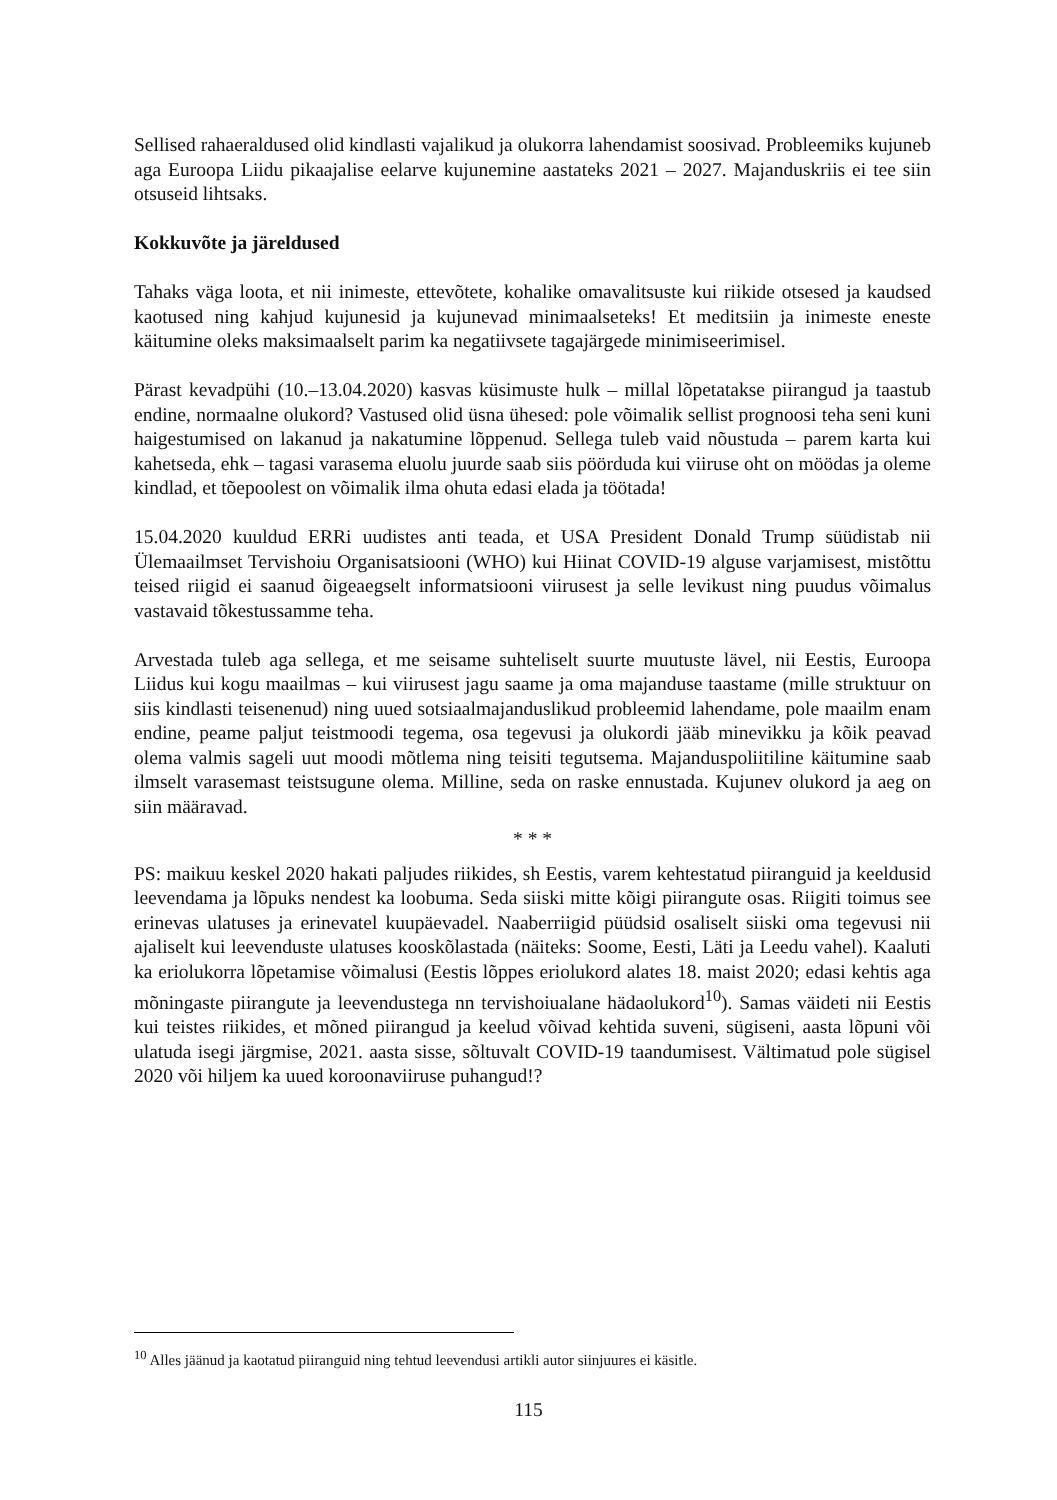Sellised rahaeraldused olid kindlasti vajalikud ja olukorra lahendamist soosivad. Probleemiks kujuneb aga Euroopa Liidu pikaajalise eelarve kujunemine aastateks 2021 – 2027. Majanduskriis ei tee siin otsuseid lihtsaks.
Kokkuvõte ja järeldused
Tahaks väga loota, et nii inimeste, ettevõtete, kohalike omavalitsuste kui riikide otsesed ja kaudsed kaotused ning kahjud kujunesid ja kujunevad minimaalseteks! Et meditsiin ja inimeste eneste käitumine oleks maksimaalselt parim ka negatiivsete tagajärgede minimiseerimisel.
Pärast kevadpühi (10.–13.04.2020) kasvas küsimuste hulk – millal lõpetatakse piirangud ja taastub endine, normaalne olukord? Vastused olid üsna ühesed: pole võimalik sellist prognoosi teha seni kuni haigestumised on lakanud ja nakatumine lõppenud. Sellega tuleb vaid nõustuda – parem karta kui kahetseda, ehk – tagasi varasema eluolu juurde saab siis pöörduda kui viiruse oht on möödas ja oleme kindlad, et tõepoolest on võimalik ilma ohuta edasi elada ja töötada!
15.04.2020 kuuldud ERRi uudistes anti teada, et USA President Donald Trump süüdistab nii Ülemaailmset Tervishoiu Organisatsiooni (WHO) kui Hiinat COVID-19 alguse varjamisest, mistõttu teised riigid ei saanud õigeaegselt informatsiooni viirusest ja selle levikust ning puudus võimalus vastavaid tõkestussamme teha.
Arvestada tuleb aga sellega, et me seisame suhteliselt suurte muutuste lävel, nii Eestis, Euroopa Liidus kui kogu maailmas – kui viirusest jagu saame ja oma majanduse taastame (mille struktuur on siis kindlasti teisenenud) ning uued sotsiaalmajanduslikud probleemid lahendame, pole maailm enam endine, peame paljut teistmoodi tegema, osa tegevusi ja olukordi jääb minevikku ja kõik peavad olema valmis sageli uut moodi mõtlema ning teisiti tegutsema. Majanduspoliitiline käitumine saab ilmselt varasemast teistsugune olema. Milline, seda on raske ennustada. Kujunev olukord ja aeg on siin määravad.
* * *
PS: maikuu keskel 2020 hakati paljudes riikides, sh Eestis, varem kehtestatud piiranguid ja keeldusid leevendama ja lõpuks nendest ka loobuma. Seda siiski mitte kõigi piirangute osas. Riigiti toimus see erinevas ulatuses ja erinevatel kuupäevadel. Naaberriigid püüdsid osaliselt siiski oma tegevusi nii ajaliselt kui leevenduste ulatuses kooskõlastada (näiteks: Soome, Eesti, Läti ja Leedu vahel). Kaaluti ka eriolukorra lõpetamise võimalusi (Eestis lõppes eriolukord alates 18. maist 2020; edasi kehtis aga mõningaste piirangute ja leevendustega nn tervishoiualane hädaolukord<sup>10</sup>). Samas väideti nii Eestis kui teistes riikides, et mõned piirangud ja keelud võivad kehtida suveni, sügiseni, aasta lõpuni või ulatuda isegi järgmise, 2021. aasta sisse, sõltuvalt COVID-19 taandumisest. Vältimatud pole sügisel 2020 või hiljem ka uued koroonaviiruse puhangud!?
<sup>10</sup> Alles jäänud ja kaotatud piiranguid ning tehtud leevendusi artikli autor siinjuures ei käsitle.
115